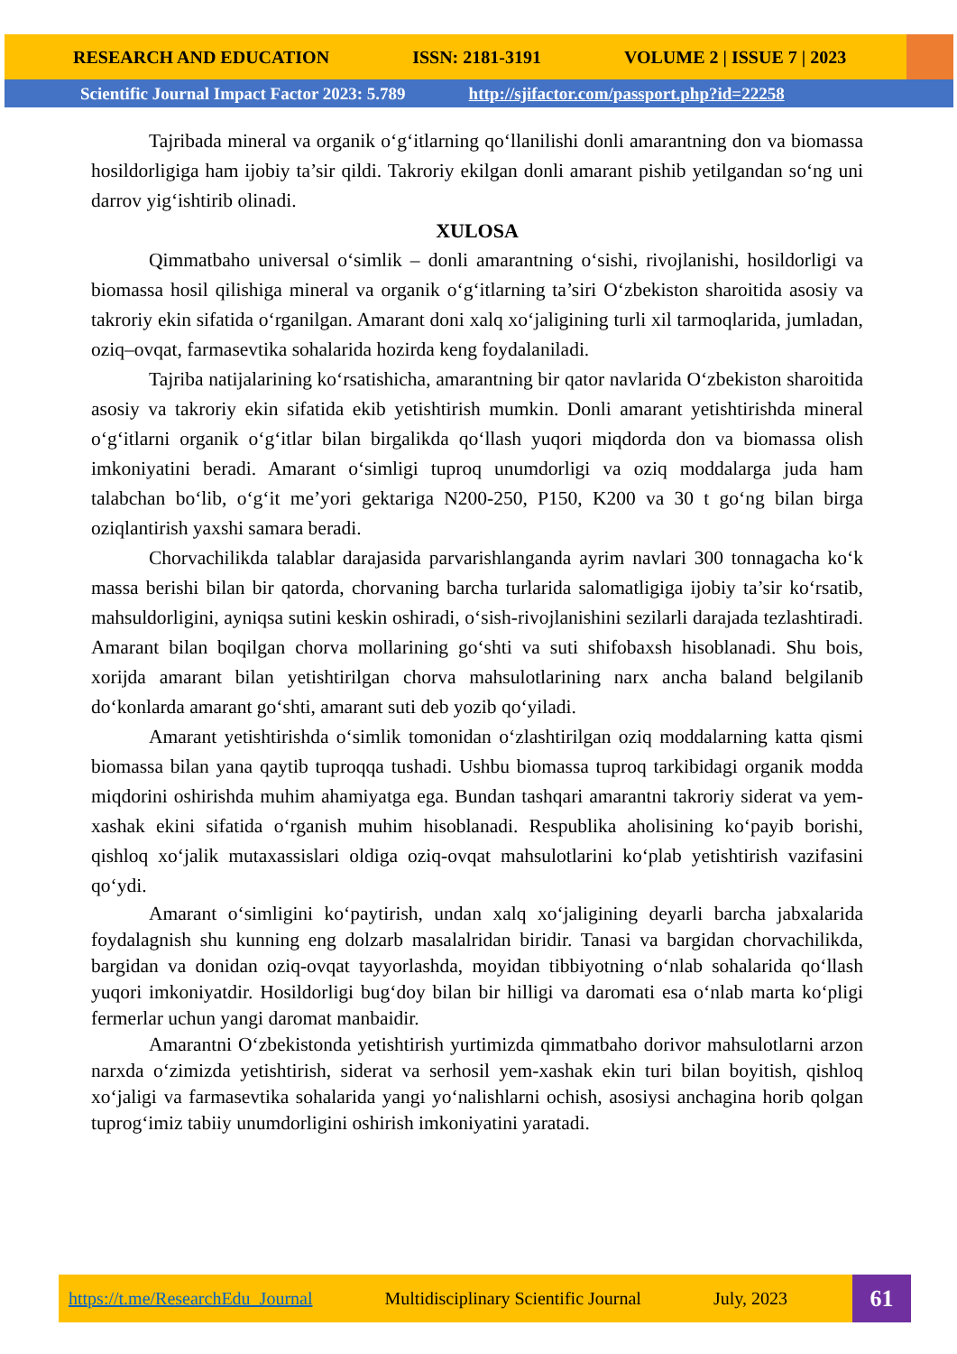RESEARCH AND EDUCATION ISSN: 2181-3191 VOLUME 2 | ISSUE 7 | 2023
Scientific Journal Impact Factor 2023: 5.789 http://sjifactor.com/passport.php?id=22258
Tajribada mineral va organik o‘g‘itlarning qo‘llanilishi donli amarantning don va biomassa hosildorligiga ham ijobiy ta’sir qildi. Takroriy ekilgan donli amarant pishib yetilgandan so‘ng uni darrov yig‘ishtirib olinadi.
XULOSA
Qimmatbaho universal o‘simlik – donli amarantning o‘sishi, rivojlanishi, hosildorligi va biomassa hosil qilishiga mineral va organik o‘g‘itlarning ta’siri O‘zbekiston sharoitida asosiy va takroriy ekin sifatida o‘rganilgan. Amarant doni xalq xo‘jaligining turli xil tarmoqlarida, jumladan, oziq–ovqat, farmasevtika sohalarida hozirda keng foydalaniladi.
Tajriba natijalarining ko‘rsatishicha, amarantning bir qator navlarida O‘zbekiston sharoitida asosiy va takroriy ekin sifatida ekib yetishtirish mumkin. Donli amarant yetishtirishda mineral o‘g‘itlarni organik o‘g‘itlar bilan birgalikda qo‘llash yuqori miqdorda don va biomassa olish imkoniyatini beradi. Amarant o‘simligi tuproq unumdorligi va oziq moddalarga juda ham talabchan bo‘lib, o‘g‘it me’yori gektariga N200-250, P150, K200 va 30 t go‘ng bilan birga oziqlantirish yaxshi samara beradi.
Chorvachilikda talablar darajasida parvarishlanganda ayrim navlari 300 tonnagacha ko‘k massa berishi bilan bir qatorda, chorvaning barcha turlarida salomatligiga ijobiy ta’sir ko‘rsatib, mahsuldorligini, ayniqsa sutini keskin oshiradi, o‘sish-rivojlanishini sezilarli darajada tezlashtiradi. Amarant bilan boqilgan chorva mollarining go‘shti va suti shifobaxsh hisoblanadi. Shu bois, xorijda amarant bilan yetishtirilgan chorva mahsulotlarining narx ancha baland belgilanib do‘konlarda amarant go‘shti, amarant suti deb yozib qo‘yiladi.
Amarant yetishtirishda o‘simlik tomonidan o‘zlashtirilgan oziq moddalarning katta qismi biomassa bilan yana qaytib tuproqqa tushadi. Ushbu biomassa tuproq tarkibidagi organik modda miqdorini oshirishda muhim ahamiyatga ega. Bundan tashqari amarantni takroriy siderat va yem-xashak ekini sifatida o‘rganish muhim hisoblanadi. Respublika aholisining ko‘payib borishi, qishloq xo‘jalik mutaxassislari oldiga oziq-ovqat mahsulotlarini ko‘plab yetishtirish vazifasini qo‘ydi.
Amarant o‘simligini ko‘paytirish, undan xalq xo‘jaligining deyarli barcha jabxalarida foydalagnish shu kunning eng dolzarb masalalridan biridir. Tanasi va bargidan chorvachilikda, bargidan va donidan oziq-ovqat tayyorlashda, moyidan tibbiyotning o‘nlab sohalarida qo‘llash yuqori imkoniyatdir. Hosildorligi bug‘doy bilan bir hilligi va daromati esa o‘nlab marta ko‘pligi fermerlar uchun yangi daromat manbaidir.
Amarantni O‘zbekistonda yetishtirish yurtimizda qimmatbaho dorivor mahsulotlarni arzon narxda o‘zimizda yetishtirish, siderat va serhosil yem-xashak ekin turi bilan boyitish, qishloq xo‘jaligi va farmasevtika sohalarida yangi yo‘nalishlarni ochish, asosiysi anchagina horib qolgan tuprog‘imiz tabiiy unumdorligini oshirish imkoniyatini yaratadi.
https://t.me/ResearchEdu_Journal Multidisciplinary Scientific Journal July, 2023
61